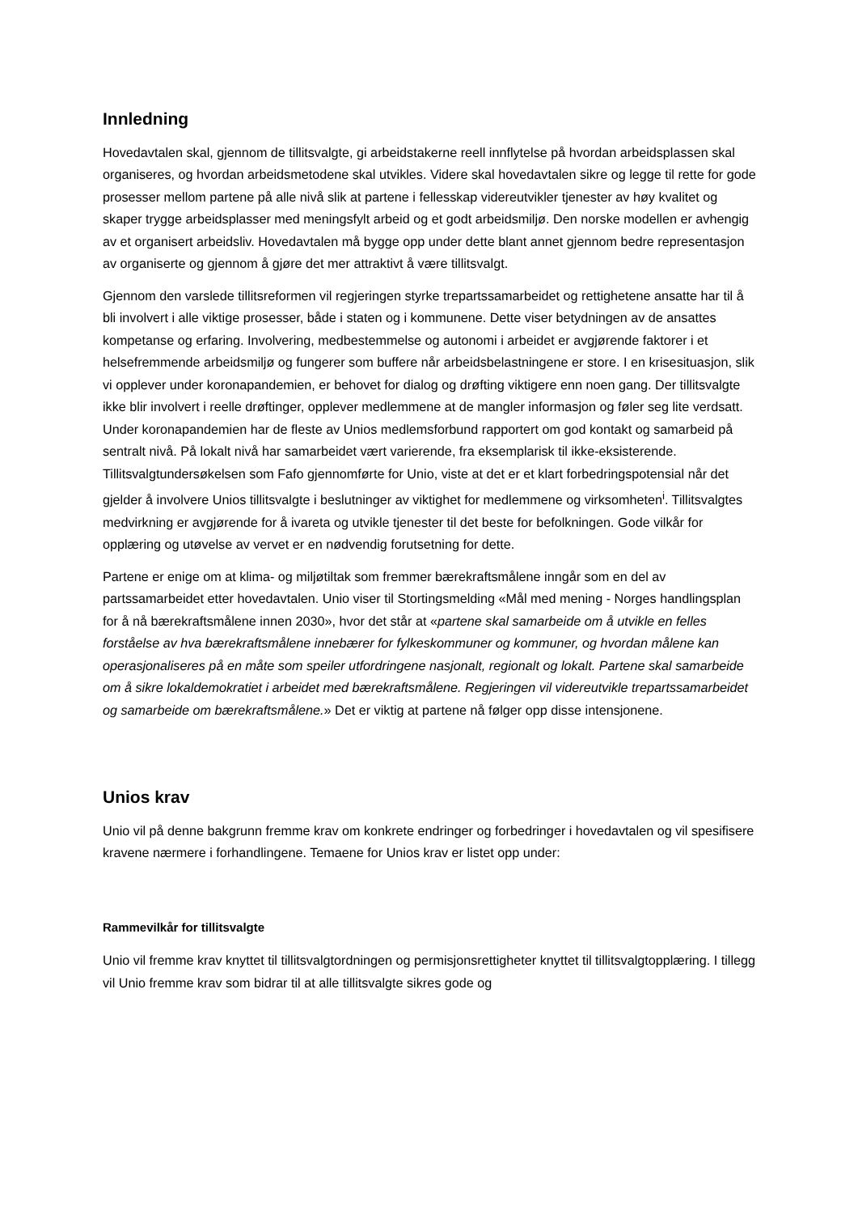Innledning
Hovedavtalen skal, gjennom de tillitsvalgte, gi arbeidstakerne reell innflytelse på hvordan arbeidsplassen skal organiseres, og hvordan arbeidsmetodene skal utvikles. Videre skal hovedavtalen sikre og legge til rette for gode prosesser mellom partene på alle nivå slik at partene i fellesskap videreutvikler tjenester av høy kvalitet og skaper trygge arbeidsplasser med meningsfylt arbeid og et godt arbeidsmiljø. Den norske modellen er avhengig av et organisert arbeidsliv. Hovedavtalen må bygge opp under dette blant annet gjennom bedre representasjon av organiserte og gjennom å gjøre det mer attraktivt å være tillitsvalgt.
Gjennom den varslede tillitsreformen vil regjeringen styrke trepartssamarbeidet og rettighetene ansatte har til å bli involvert i alle viktige prosesser, både i staten og i kommunene. Dette viser betydningen av de ansattes kompetanse og erfaring. Involvering, medbestemmelse og autonomi i arbeidet er avgjørende faktorer i et helsefremmende arbeidsmiljø og fungerer som buffere når arbeidsbelastningene er store. I en krisesituasjon, slik vi opplever under koronapandemien, er behovet for dialog og drøfting viktigere enn noen gang. Der tillitsvalgte ikke blir involvert i reelle drøftinger, opplever medlemmene at de mangler informasjon og føler seg lite verdsatt. Under koronapandemien har de fleste av Unios medlemsforbund rapportert om god kontakt og samarbeid på sentralt nivå. På lokalt nivå har samarbeidet vært varierende, fra eksemplarisk til ikke-eksisterende. Tillitsvalgtundersøkelsen som Fafo gjennomførte for Unio, viste at det er et klart forbedringspotensial når det gjelder å involvere Unios tillitsvalgte i beslutninger av viktighet for medlemmene og virksomheten<sup>i</sup>. Tillitsvalgtes medvirkning er avgjørende for å ivareta og utvikle tjenester til det beste for befolkningen. Gode vilkår for opplæring og utøvelse av vervet er en nødvendig forutsetning for dette.
Partene er enige om at klima- og miljøtiltak som fremmer bærekraftsmålene inngår som en del av partssamarbeidet etter hovedavtalen. Unio viser til Stortingsmelding «Mål med mening - Norges handlingsplan for å nå bærekraftsmålene innen 2030», hvor det står at «partene skal samarbeide om å utvikle en felles forståelse av hva bærekraftsmålene innebærer for fylkeskommuner og kommuner, og hvordan målene kan operasjonaliseres på en måte som speiler utfordringene nasjonalt, regionalt og lokalt. Partene skal samarbeide om å sikre lokaldemokratiet i arbeidet med bærekraftsmålene. Regjeringen vil videreutvikle trepartssamarbeidet og samarbeide om bærekraftsmålene.» Det er viktig at partene nå følger opp disse intensjonene.
Unios krav
Unio vil på denne bakgrunn fremme krav om konkrete endringer og forbedringer i hovedavtalen og vil spesifisere kravene nærmere i forhandlingene. Temaene for Unios krav er listet opp under:
Rammevilkår for tillitsvalgte
Unio vil fremme krav knyttet til tillitsvalgtordningen og permisjonsrettigheter knyttet til tillitsvalgtopplæring. I tillegg vil Unio fremme krav som bidrar til at alle tillitsvalgte sikres gode og